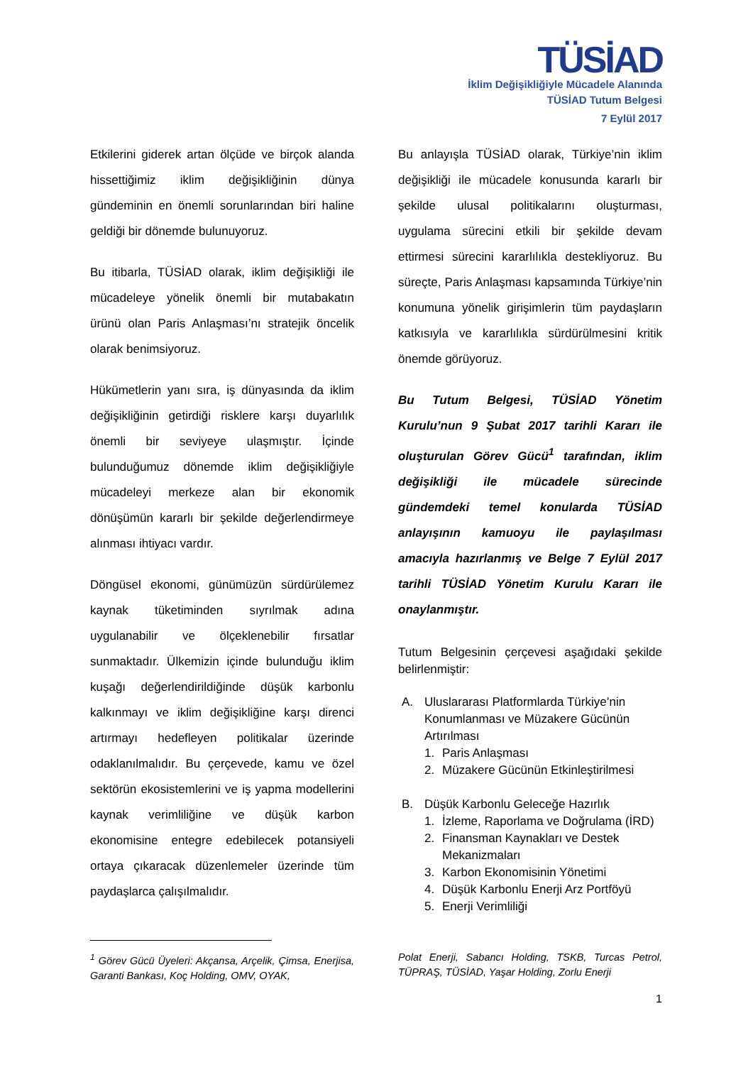TÜSİAD
İklim Değişikliğiyle Mücadele Alanında
TÜSİAD Tutum Belgesi
7 Eylül 2017
Etkilerini giderek artan ölçüde ve birçok alanda hissettiğimiz iklim değişikliğinin dünya gündeminin en önemli sorunlarından biri haline geldiği bir dönemde bulunuyoruz.
Bu itibarla, TÜSİAD olarak, iklim değişikliği ile mücadeleye yönelik önemli bir mutabakatın ürünü olan Paris Anlaşması’nı stratejik öncelik olarak benimsiyoruz.
Hükümetlerin yanı sıra, iş dünyasında da iklim değişikliğinin getirdiği risklere karşı duyarlılık önemli bir seviyeye ulaşmıştır. İçinde bulunduğumuz dönemde iklim değişikliğiyle mücadeleyi merkeze alan bir ekonomik dönüşümün kararlı bir şekilde değerlendirmeye alınması ihtiyacı vardır.
Döngüsel ekonomi, günümüzün sürdürülemez kaynak tüketiminden sıyrılmak adına uygulanabilir ve ölçeklenebilir fırsatlar sunmaktadır. Ülkemizin içinde bulunduğu iklim kuşağı değerlendirildiğinde düşük karbonlu kalkınmayı ve iklim değişikliğine karşı direnci artırmayı hedefleyen politikalar üzerinde odaklanılmalıdır. Bu çerçevede, kamu ve özel sektörün ekosistemlerini ve iş yapma modellerini kaynak verimliliğine ve düşük karbon ekonomisine entegre edebilecek potansiyeli ortaya çıkaracak düzenlemeler üzerinde tüm paydaşlarca çalışılmalıdır.
Bu anlayışla TÜSİAD olarak, Türkiye’nin iklim değişikliği ile mücadele konusunda kararlı bir şekilde ulusal politikalarını oluşturması, uygulama sürecini etkili bir şekilde devam ettirmesi sürecini kararlılıkla destekliyoruz. Bu süreçte, Paris Anlaşması kapsamında Türkiye’nin konumuna yönelik girişimlerin tüm paydaşların katkısıyla ve kararlılıkla sürdürülmesini kritik önemde görüyoruz.
Bu Tutum Belgesi, TÜSİAD Yönetim Kurulu’nun 9 Şubat 2017 tarihli Kararı ile oluşturulan Görev Gücü<sup>1</sup> tarafından, iklim değişikliği ile mücadele sürecinde gündemdeki temel konularda TÜSİAD anlayışının kamuoyu ile paylaşılması amacıyla hazırlanmış ve Belge 7 Eylül 2017 tarihli TÜSİAD Yönetim Kurulu Kararı ile onaylanmıştır.
Tutum Belgesinin çerçevesi aşağıdaki şekilde belirlenmiştir:
A. Uluslararası Platformlarda Türkiye’nin Konumlanması ve Müzakere Gücünün Artırılması
1. Paris Anlaşması
2. Müzakere Gücünün Etkinleştirilmesi
B. Düşük Karbonlu Geleceğe Hazırlık
1. İzleme, Raporlama ve Doğrulama (İRD)
2. Finansman Kaynakları ve Destek Mekanizmaları
3. Karbon Ekonomisinin Yönetimi
4. Düşük Karbonlu Enerji Arz Portföyü
5. Enerji Verimliliği
<sup>1</sup> Görev Gücü Üyeleri: Akçansa, Arçelik, Çimsa, Enerjisa, Garanti Bankası, Koç Holding, OMV, OYAK,
Polat Enerji, Sabancı Holding, TSKB, Turcas Petrol, TÜPRAŞ, TÜSİAD, Yaşar Holding, Zorlu Enerji
1